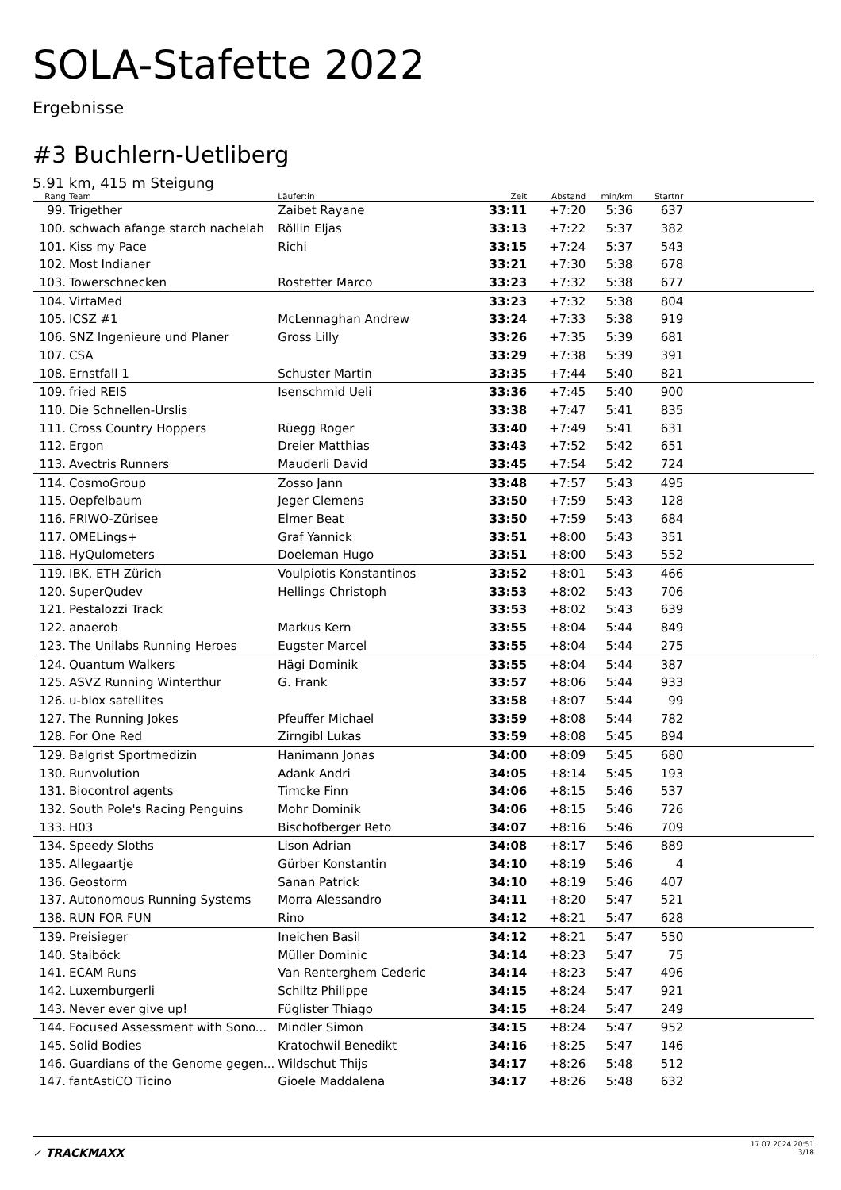SOLA-Stafette 2022
Ergebnisse
#3 Buchlern-Uetliberg
5.91 km, 415 m Steigung
| Rang | Team | Läufer:in | Zeit | Abstand | min/km | Startnr | |
| --- | --- | --- | --- | --- | --- | --- | --- |
| 99. | Trigether | Zaibet Rayane | 33:11 | +7:20 | 5:36 | 637 | |
| 100. | schwach afange starch nachelah | Röllin Eljas | 33:13 | +7:22 | 5:37 | 382 | |
| 101. | Kiss my Pace | Richi | 33:15 | +7:24 | 5:37 | 543 | |
| 102. | Most Indianer | | 33:21 | +7:30 | 5:38 | 678 | |
| 103. | Towerschnecken | Rostetter Marco | 33:23 | +7:32 | 5:38 | 677 | |
| 104. | VirtaMed | | 33:23 | +7:32 | 5:38 | 804 | |
| 105. | ICSZ #1 | McLennaghan Andrew | 33:24 | +7:33 | 5:38 | 919 | |
| 106. | SNZ Ingenieure und Planer | Gross Lilly | 33:26 | +7:35 | 5:39 | 681 | |
| 107. | CSA | | 33:29 | +7:38 | 5:39 | 391 | |
| 108. | Ernstfall 1 | Schuster Martin | 33:35 | +7:44 | 5:40 | 821 | |
| 109. | fried REIS | Isenschmid Ueli | 33:36 | +7:45 | 5:40 | 900 | |
| 110. | Die Schnellen-Urslis | | 33:38 | +7:47 | 5:41 | 835 | |
| 111. | Cross Country Hoppers | Rüegg Roger | 33:40 | +7:49 | 5:41 | 631 | |
| 112. | Ergon | Dreier Matthias | 33:43 | +7:52 | 5:42 | 651 | |
| 113. | Avectris Runners | Mauderli David | 33:45 | +7:54 | 5:42 | 724 | |
| 114. | CosmoGroup | Zosso Jann | 33:48 | +7:57 | 5:43 | 495 | |
| 115. | Oepfelbaum | Jeger Clemens | 33:50 | +7:59 | 5:43 | 128 | |
| 116. | FRIWO-Zürisee | Elmer Beat | 33:50 | +7:59 | 5:43 | 684 | |
| 117. | OMELings+ | Graf Yannick | 33:51 | +8:00 | 5:43 | 351 | |
| 118. | HyQulometers | Doeleman Hugo | 33:51 | +8:00 | 5:43 | 552 | |
| 119. | IBK, ETH Zürich | Voulpiotis Konstantinos | 33:52 | +8:01 | 5:43 | 466 | |
| 120. | SuperQudev | Hellings Christoph | 33:53 | +8:02 | 5:43 | 706 | |
| 121. | Pestalozzi Track | | 33:53 | +8:02 | 5:43 | 639 | |
| 122. | anaerob | Markus Kern | 33:55 | +8:04 | 5:44 | 849 | |
| 123. | The Unilabs Running Heroes | Eugster Marcel | 33:55 | +8:04 | 5:44 | 275 | |
| 124. | Quantum Walkers | Hägi Dominik | 33:55 | +8:04 | 5:44 | 387 | |
| 125. | ASVZ Running Winterthur | G. Frank | 33:57 | +8:06 | 5:44 | 933 | |
| 126. | u-blox satellites | | 33:58 | +8:07 | 5:44 | 99 | |
| 127. | The Running Jokes | Pfeuffer Michael | 33:59 | +8:08 | 5:44 | 782 | |
| 128. | For One Red | Zirngibl Lukas | 33:59 | +8:08 | 5:45 | 894 | |
| 129. | Balgrist Sportmedizin | Hanimann Jonas | 34:00 | +8:09 | 5:45 | 680 | |
| 130. | Runvolution | Adank Andri | 34:05 | +8:14 | 5:45 | 193 | |
| 131. | Biocontrol agents | Timcke Finn | 34:06 | +8:15 | 5:46 | 537 | |
| 132. | South Pole's Racing Penguins | Mohr Dominik | 34:06 | +8:15 | 5:46 | 726 | |
| 133. | H03 | Bischofberger Reto | 34:07 | +8:16 | 5:46 | 709 | |
| 134. | Speedy Sloths | Lison Adrian | 34:08 | +8:17 | 5:46 | 889 | |
| 135. | Allegaartje | Gürber Konstantin | 34:10 | +8:19 | 5:46 | 4 | |
| 136. | Geostorm | Sanan Patrick | 34:10 | +8:19 | 5:46 | 407 | |
| 137. | Autonomous Running Systems | Morra Alessandro | 34:11 | +8:20 | 5:47 | 521 | |
| 138. | RUN FOR FUN | Rino | 34:12 | +8:21 | 5:47 | 628 | |
| 139. | Preisieger | Ineichen Basil | 34:12 | +8:21 | 5:47 | 550 | |
| 140. | Staiböck | Müller Dominic | 34:14 | +8:23 | 5:47 | 75 | |
| 141. | ECAM Runs | Van Renterghem Cederic | 34:14 | +8:23 | 5:47 | 496 | |
| 142. | Luxemburgerli | Schiltz Philippe | 34:15 | +8:24 | 5:47 | 921 | |
| 143. | Never ever give up! | Füglister Thiago | 34:15 | +8:24 | 5:47 | 249 | |
| 144. | Focused Assessment with Sono... | Mindler Simon | 34:15 | +8:24 | 5:47 | 952 | |
| 145. | Solid Bodies | Kratochwil Benedikt | 34:16 | +8:25 | 5:47 | 146 | |
| 146. | Guardians of the Genome gegen... | Wildschut Thijs | 34:17 | +8:26 | 5:48 | 512 | |
| 147. | fantAstiCO Ticino | Gioele Maddalena | 34:17 | +8:26 | 5:48 | 632 | |
✓ TRACKMAXX
17.07.2024 20:51
3/18